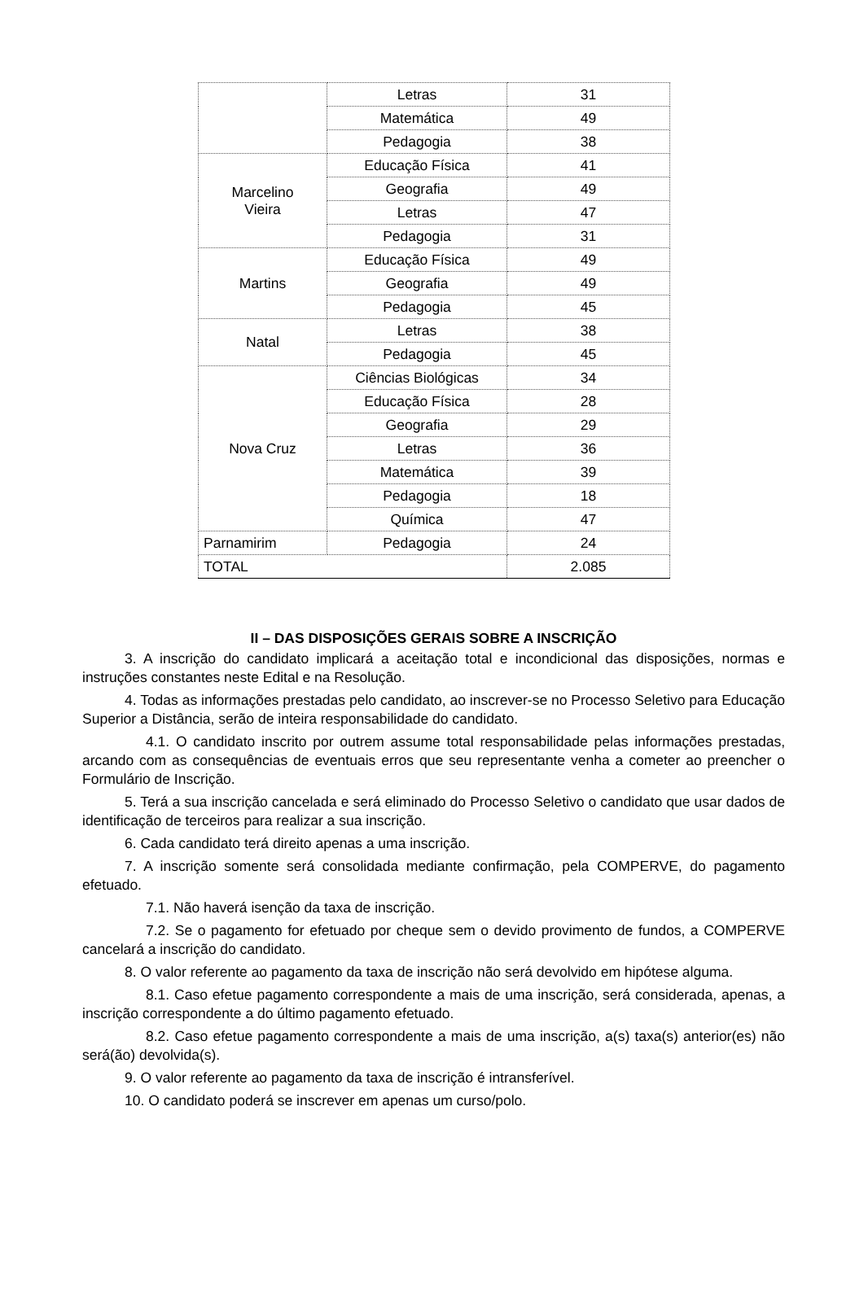| | Letras | 31 |
| | Matemática | 49 |
| | Pedagogia | 38 |
| Marcelino Vieira | Educação Física | 41 |
| | Geografia | 49 |
| | Letras | 47 |
| | Pedagogia | 31 |
| Martins | Educação Física | 49 |
| | Geografia | 49 |
| | Pedagogia | 45 |
| Natal | Letras | 38 |
| | Pedagogia | 45 |
| Nova Cruz | Ciências Biológicas | 34 |
| | Educação Física | 28 |
| | Geografia | 29 |
| | Letras | 36 |
| | Matemática | 39 |
| | Pedagogia | 18 |
| | Química | 47 |
| Parnamirim | Pedagogia | 24 |
| TOTAL | | 2.085 |
II – DAS DISPOSIÇÕES GERAIS SOBRE A INSCRIÇÃO
3. A inscrição do candidato implicará a aceitação total e incondicional das disposições, normas e instruções constantes neste Edital e na Resolução.
4. Todas as informações prestadas pelo candidato, ao inscrever-se no Processo Seletivo para Educação Superior a Distância, serão de inteira responsabilidade do candidato.
4.1. O candidato inscrito por outrem assume total responsabilidade pelas informações prestadas, arcando com as consequências de eventuais erros que seu representante venha a cometer ao preencher o Formulário de Inscrição.
5. Terá a sua inscrição cancelada e será eliminado do Processo Seletivo o candidato que usar dados de identificação de terceiros para realizar a sua inscrição.
6. Cada candidato terá direito apenas a uma inscrição.
7. A inscrição somente será consolidada mediante confirmação, pela COMPERVE, do pagamento efetuado.
7.1. Não haverá isenção da taxa de inscrição.
7.2. Se o pagamento for efetuado por cheque sem o devido provimento de fundos, a COMPERVE cancelará a inscrição do candidato.
8. O valor referente ao pagamento da taxa de inscrição não será devolvido em hipótese alguma.
8.1. Caso efetue pagamento correspondente a mais de uma inscrição, será considerada, apenas, a inscrição correspondente a do último pagamento efetuado.
8.2. Caso efetue pagamento correspondente a mais de uma inscrição, a(s) taxa(s) anterior(es) não será(ão) devolvida(s).
9. O valor referente ao pagamento da taxa de inscrição é intransferível.
10. O candidato poderá se inscrever em apenas um curso/polo.